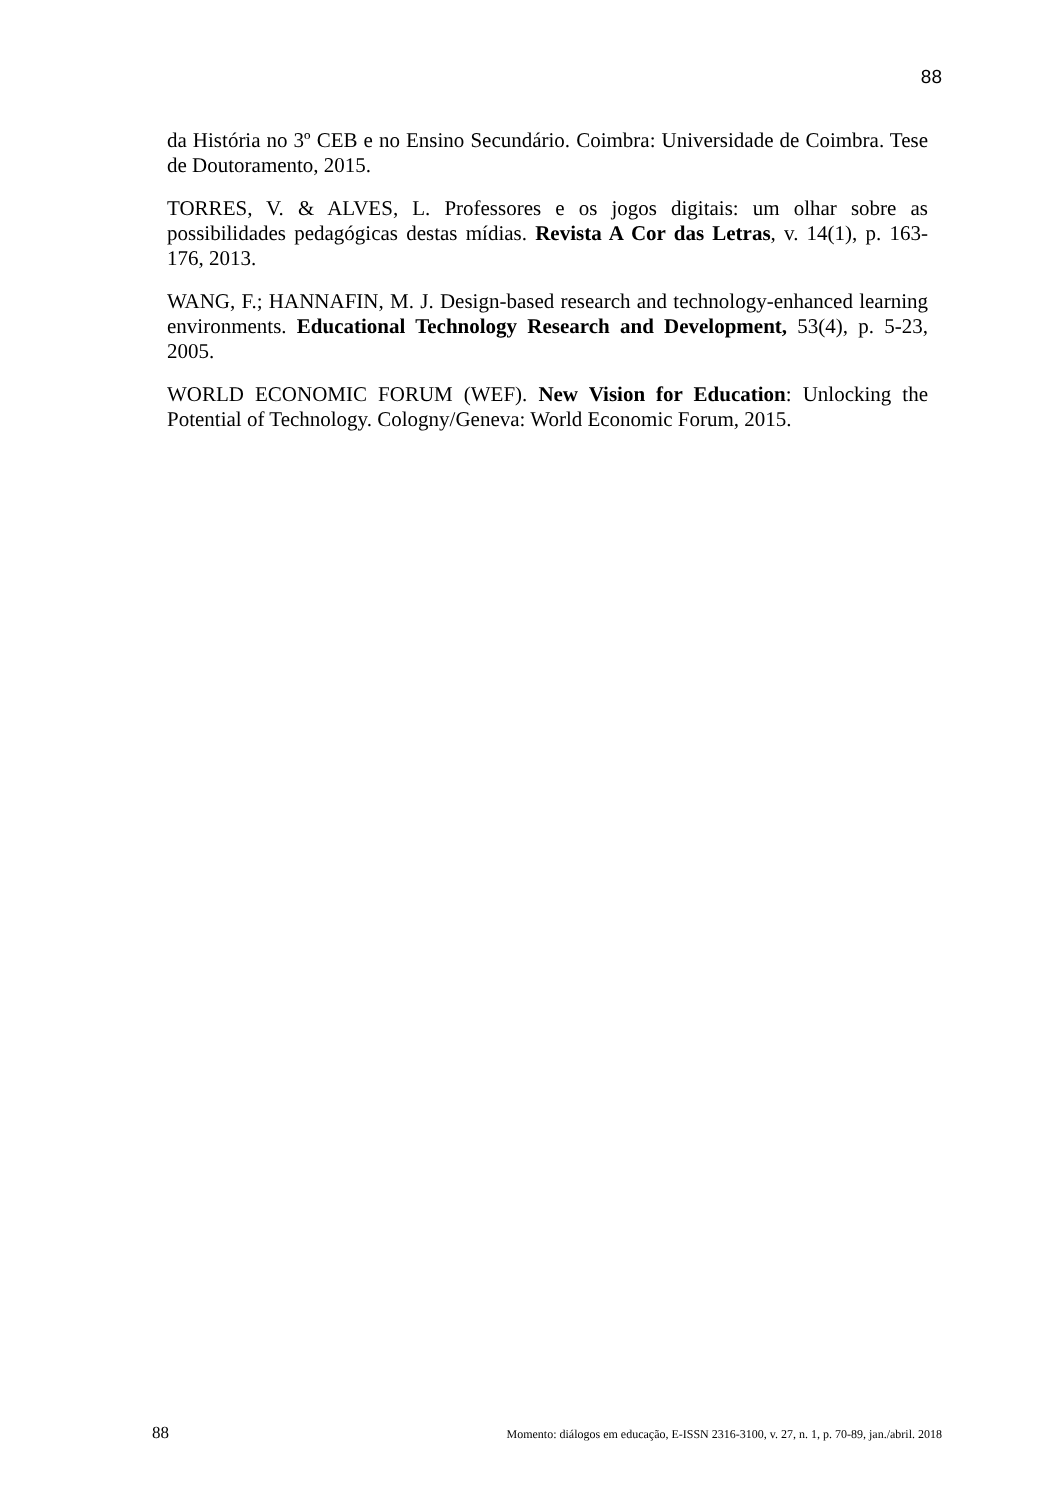88
da História no 3º CEB e no Ensino Secundário. Coimbra: Universidade de Coimbra. Tese de Doutoramento, 2015.
TORRES, V. & ALVES, L. Professores e os jogos digitais: um olhar sobre as possibilidades pedagógicas destas mídias. Revista A Cor das Letras, v. 14(1), p. 163-176, 2013.
WANG, F.; HANNAFIN, M. J. Design-based research and technology-enhanced learning environments. Educational Technology Research and Development, 53(4), p. 5-23, 2005.
WORLD ECONOMIC FORUM (WEF). New Vision for Education: Unlocking the Potential of Technology. Cologny/Geneva: World Economic Forum, 2015.
88 Momento: diálogos em educação, E-ISSN 2316-3100, v. 27, n. 1, p. 70-89, jan./abril. 2018